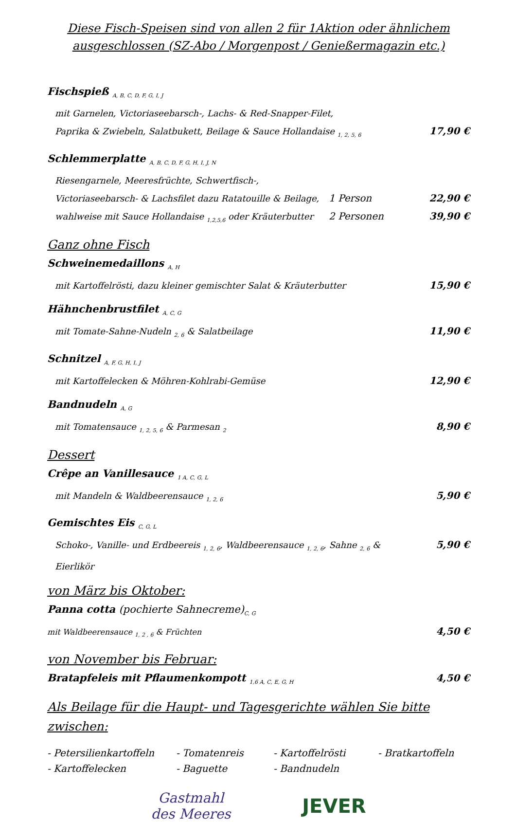Diese Fisch-Speisen sind von allen 2 für 1Aktion oder ähnlichem ausgeschlossen (SZ-Abo / Morgenpost / Genießermagazin etc.)
Fischspieß <sub>A, B, C, D, F, G, I, J</sub>
mit Garnelen, Victoriaseebarsch-, Lachs- & Red-Snapper-Filet,
Paprika & Zwiebeln, Salatbukett, Beilage & Sauce Hollandaise <sub>1, 2, 5, 6</sub> 17,90 €
Schlemmerplatte <sub>A, B, C, D, F, G, H, I, J, N</sub>
Riesengarnele, Meeresfrüchte, Schwertfisch-,
Victoriaseebarsch- & Lachsfilet dazu Ratatouille & Beilage, 1 Person 22,90 €
wahlweise mit Sauce Hollandaise <sub>1,2,5,6</sub> oder Kräuterbutter 2 Personen 39,90 €
Ganz ohne Fisch
Schweinemedaillons <sub>A, H</sub>
mit Kartoffelrösti, dazu kleiner gemischter Salat & Kräuterbutter 15,90 €
Hähnchenbrustfilet <sub>A, C, G</sub>
mit Tomate-Sahne-Nudeln <sub>2, 6</sub> & Salatbeilage 11,90 €
Schnitzel <sub>A, F, G, H, I, J</sub>
mit Kartoffelecken & Möhren-Kohlrabi-Gemüse 12,90 €
Bandnudeln <sub>A, G</sub>
mit Tomatensauce <sub>1, 2, 5, 6</sub> & Parmesan <sub>2</sub> 8,90 €
Dessert
Crêpe an Vanillesauce <sub>1 A, C, G, L</sub>
mit Mandeln & Waldbeerensauce <sub>1, 2, 6</sub> 5,90 €
Gemischtes Eis <sub>C, G, L</sub>
Schoko-, Vanille- und Erdbeereis <sub>1, 2, 6</sub>, Waldbeerensauce <sub>1, 2, 6</sub>, Sahne <sub>2, 6</sub> & Eierlikör 5,90 €
von März bis Oktober:
Panna cotta (pochierte Sahnecreme)<sub>C, G</sub>
mit Waldbeerensauce <sub>1, 2 , 6</sub> & Früchten 4,50 €
von November bis Februar:
Bratapfeleis mit Pflaumenkompott <sub>1,6 A, C, E, G, H</sub> 4,50 €
Als Beilage für die Haupt- und Tagesgerichte wählen Sie bitte zwischen:
- Petersilienkartoffeln - Tomatenreis - Kartoffelrösti - Bratkartoffeln - Kartoffelecken - Baguette - Bandnudeln
Gastmahl
des Meeres
JEVER